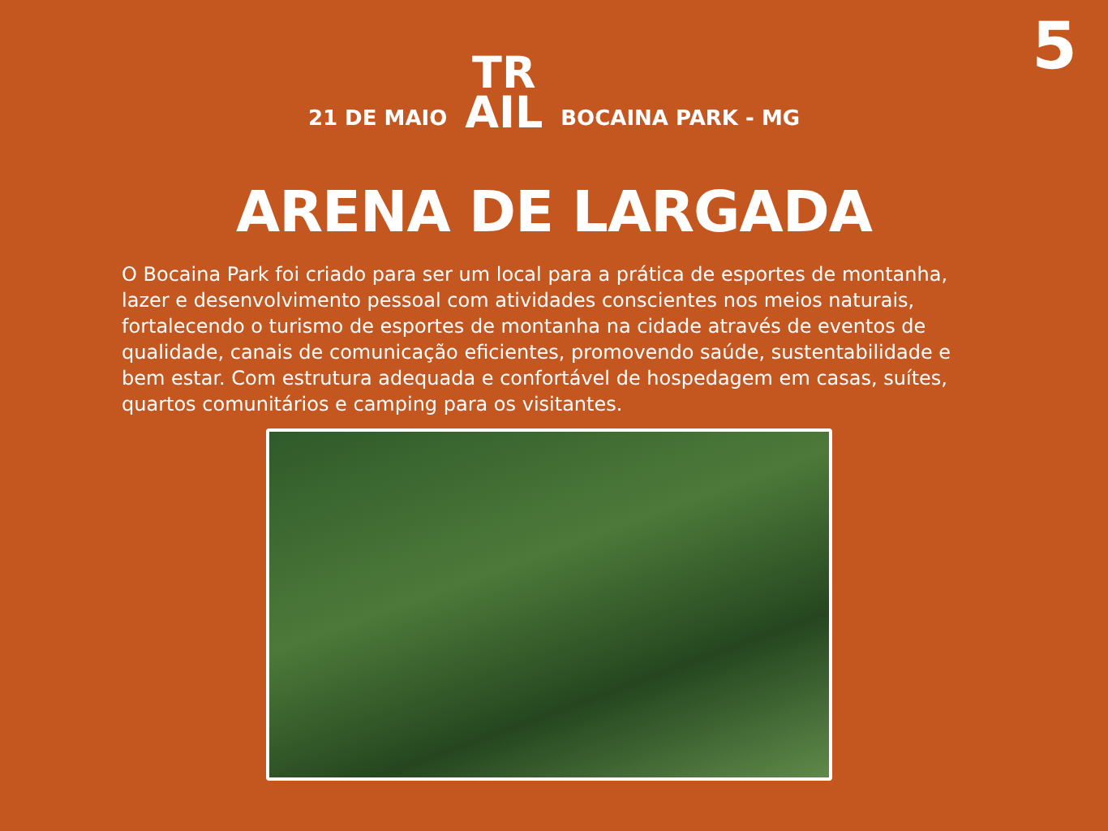5
21 DE MAIO
TR
AIL
BOCAINA PARK - MG
ARENA DE LARGADA
O Bocaina Park foi criado para ser um local para a prática de esportes de montanha, lazer e desenvolvimento pessoal com atividades conscientes nos meios naturais, fortalecendo o turismo de esportes de montanha na cidade através de eventos de qualidade, canais de comunicação eficientes, promovendo saúde, sustentabilidade e bem estar. Com estrutura adequada e confortável de hospedagem em casas, suítes, quartos comunitários e camping para os visitantes.